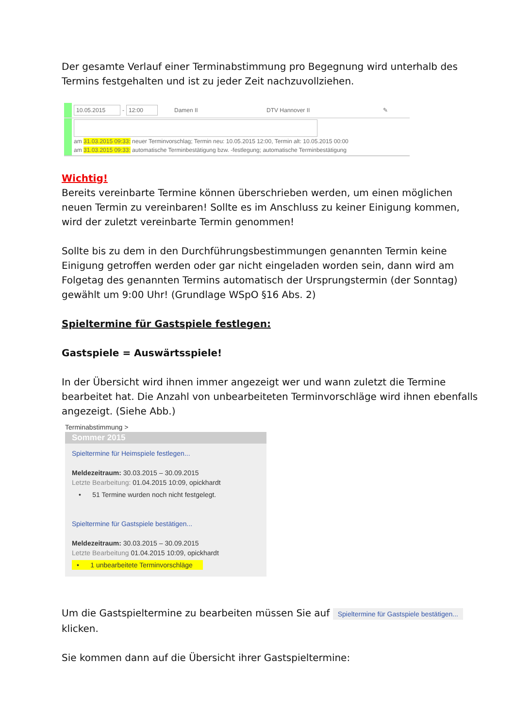Der gesamte Verlauf einer Terminabstimmung pro Begegnung wird unterhalb des Termins festgehalten und ist zu jeder Zeit nachzuvollziehen.
10.05.2015 - 12:00 Damen II DTV Hannover II ✎
am 31.03.2015 09:33: neuer Terminvorschlag; Termin neu: 10.05.2015 12:00, Termin alt: 10.05.2015 00:00
am 31.03.2015 09:33: automatische Terminbestätigung bzw. -festlegung; automatische Terminbestätigung
Wichtig!
Bereits vereinbarte Termine können überschrieben werden, um einen möglichen neuen Termin zu vereinbaren! Sollte es im Anschluss zu keiner Einigung kommen, wird der zuletzt vereinbarte Termin genommen!
Sollte bis zu dem in den Durchführungsbestimmungen genannten Termin keine Einigung getroffen werden oder gar nicht eingeladen worden sein, dann wird am Folgetag des genannten Termins automatisch der Ursprungstermin (der Sonntag) gewählt um 9:00 Uhr! (Grundlage WSpO §16 Abs. 2)
Spieltermine für Gastspiele festlegen:
Gastspiele = Auswärtsspiele!
In der Übersicht wird ihnen immer angezeigt wer und wann zuletzt die Termine bearbeitet hat. Die Anzahl von unbearbeiteten Terminvorschläge wird ihnen ebenfalls angezeigt. (Siehe Abb.)
Terminabstimmung >
Sommer 2015
Spieltermine für Heimspiele festlegen...
Meldezeitraum: 30.03.2015 – 30.09.2015
Letzte Bearbeitung: 01.04.2015 10:09, opickhardt
• 51 Termine wurden noch nicht festgelegt.
Spieltermine für Gastspiele bestätigen...
Meldezeitraum: 30.03.2015 – 30.09.2015
Letzte Bearbeitung 01.04.2015 10:09, opickhardt
• 1 unbearbeitete Terminvorschläge
Um die Gastspieltermine zu bearbeiten müssen Sie auf Spieltermine für Gastspiele bestätigen... klicken.
Sie kommen dann auf die Übersicht ihrer Gastspieltermine: